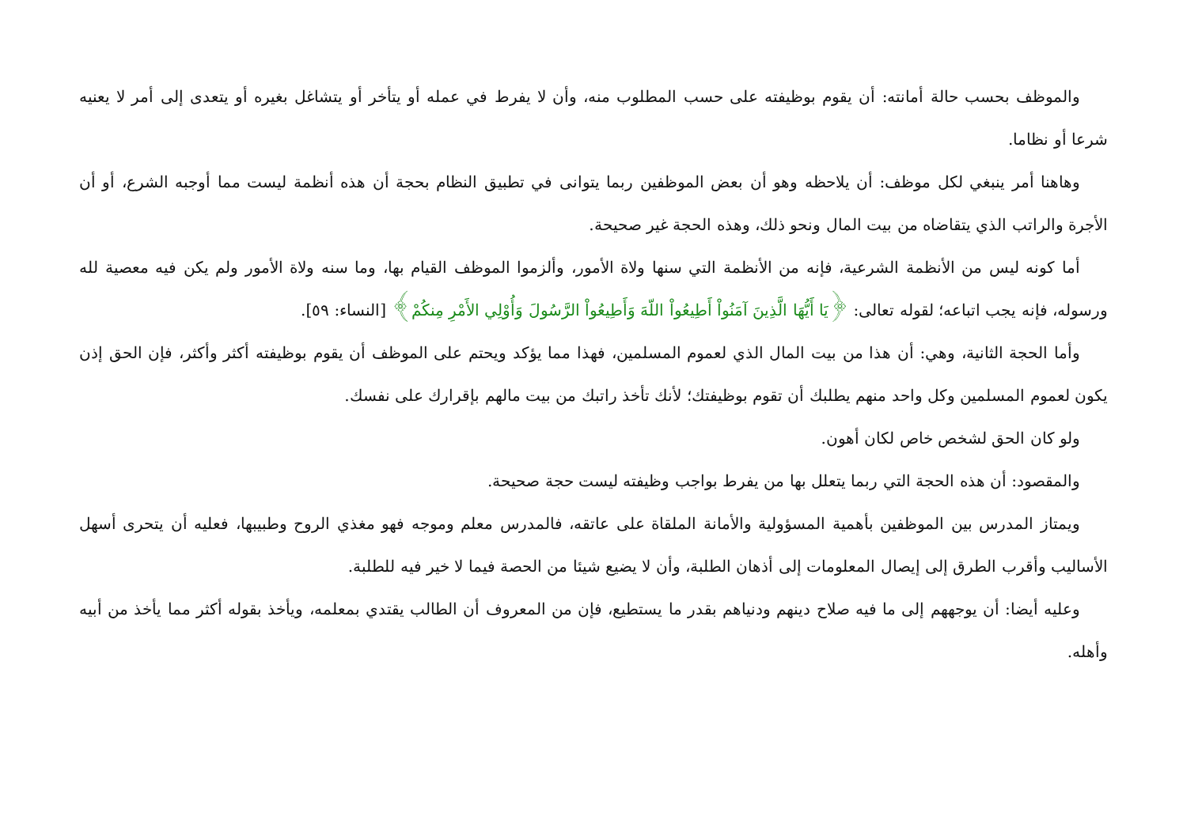والموظف بحسب حالة أمانته: أن يقوم بوظيفته على حسب المطلوب منه، وأن لا يفرط في عمله أو يتأخر أو يتشاغل بغيره أو يتعدى إلى أمر لا يعنيه شرعا أو نظاما.
وهاهنا أمر ينبغي لكل موظف: أن يلاحظه وهو أن بعض الموظفين ربما يتوانى في تطبيق النظام بحجة أن هذه أنظمة ليست مما أوجبه الشرع، أو أن الأجرة والراتب الذي يتقاضاه من بيت المال ونحو ذلك، وهذه الحجة غير صحيحة.
أما كونه ليس من الأنظمة الشرعية، فإنه من الأنظمة التي سنها ولاة الأمور، وألزموا الموظف القيام بها، وما سنه ولاة الأمور ولم يكن فيه معصية لله ورسوله، فإنه يجب اتباعه؛ لقوله تعالى: ﴿يَا أَيُّهَا الَّذِينَ آمَنُواْ أَطِيعُواْ اللّهَ وَأَطِيعُواْ الرَّسُولَ وَأُوْلِي الأَمْرِ مِنكُمْ﴾ [النساء: ٥٩].
وأما الحجة الثانية، وهي: أن هذا من بيت المال الذي لعموم المسلمين، فهذا مما يؤكد ويحتم على الموظف أن يقوم بوظيفته أكثر وأكثر، فإن الحق إذن يكون لعموم المسلمين وكل واحد منهم يطلبك أن تقوم بوظيفتك؛ لأنك تأخذ راتبك من بيت مالهم بإقرارك على نفسك.
ولو كان الحق لشخص خاص لكان أهون.
والمقصود: أن هذه الحجة التي ربما يتعلل بها من يفرط بواجب وظيفته ليست حجة صحيحة.
ويمتاز المدرس بين الموظفين بأهمية المسؤولية والأمانة الملقاة على عاتقه، فالمدرس معلم وموجه فهو مغذي الروح وطبيبها، فعليه أن يتحرى أسهل الأساليب وأقرب الطرق إلى إيصال المعلومات إلى أذهان الطلبة، وأن لا يضيع شيئا من الحصة فيما لا خير فيه للطلبة.
وعليه أيضا: أن يوجههم إلى ما فيه صلاح دينهم ودنياهم بقدر ما يستطيع، فإن من المعروف أن الطالب يقتدي بمعلمه، ويأخذ بقوله أكثر مما يأخذ من أبيه وأهله.